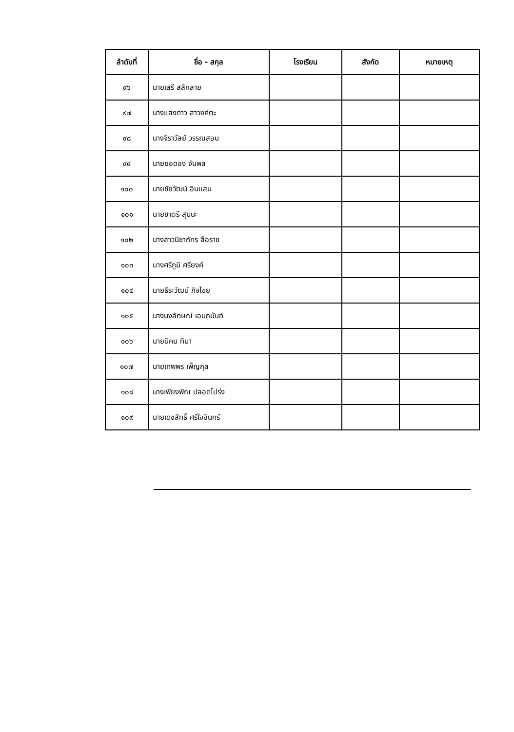| ลำดับที่ | ชื่อ - สกุล | โรงเรียน | สังกัด | หมายเหตุ |
| --- | --- | --- | --- | --- |
| ๙๖ | นายเสรี สลักลาย | | | |
| ๙๗ | นางแสงดาว สาวงศ์ตะ | | | |
| ๙๘ | นางจิราวัลย์ วรรณสอน | | | |
| ๙๙ | นายยอดอง จันพล | | | |
| ๑๐๐ | นายชัยวัฒน์ อินแสน | | | |
| ๑๐๑ | นายชาตรี สุมนะ | | | |
| ๑๐๒ | นางสาวนิชาภัทร ลือราช | | | |
| ๑๐๓ | นางศรีภูมิ ศรียงค์ | | | |
| ๑๐๔ | นายธีระวัฒน์ กิจไชย | | | |
| ๑๐๕ | นางนงลักษณ์ เอนกนันท์ | | | |
| ๑๐๖ | นายนิคม ทิมา | | | |
| ๑๐๗ | นายเทพพร เพ็ญกุล | | | |
| ๑๐๘ | นางเพียงพิณ ปลอดโปร่ง | | | |
| ๑๐๙ | นายเดชสิทธิ์ ศรีใจอินทร์ | | | |